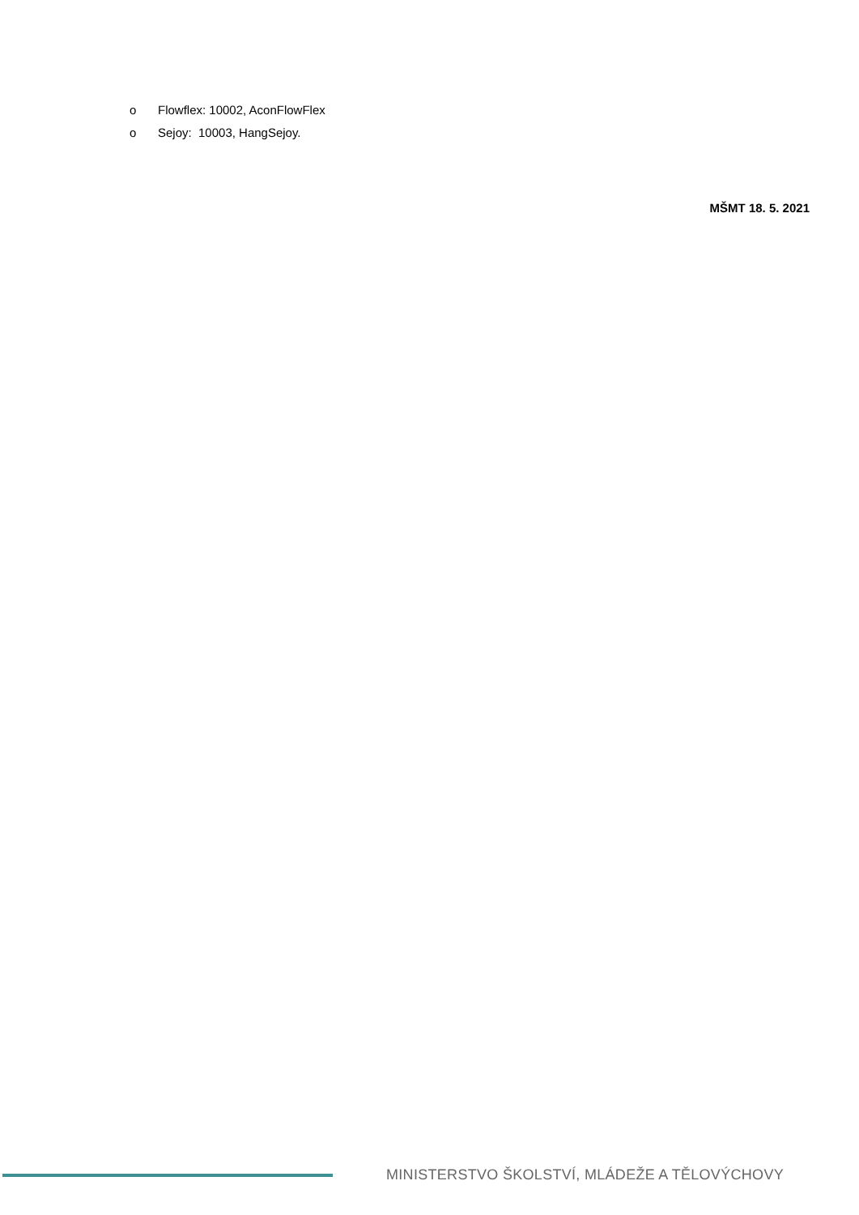o Flowflex: 10002, AconFlowFlex
o Sejoy: 10003, HangSejoy.
MŠMT 18. 5. 2021
MINISTERSTVO ŠKOLSTVÍ, MLÁDEŽE A TĚLOVÝCHOVY